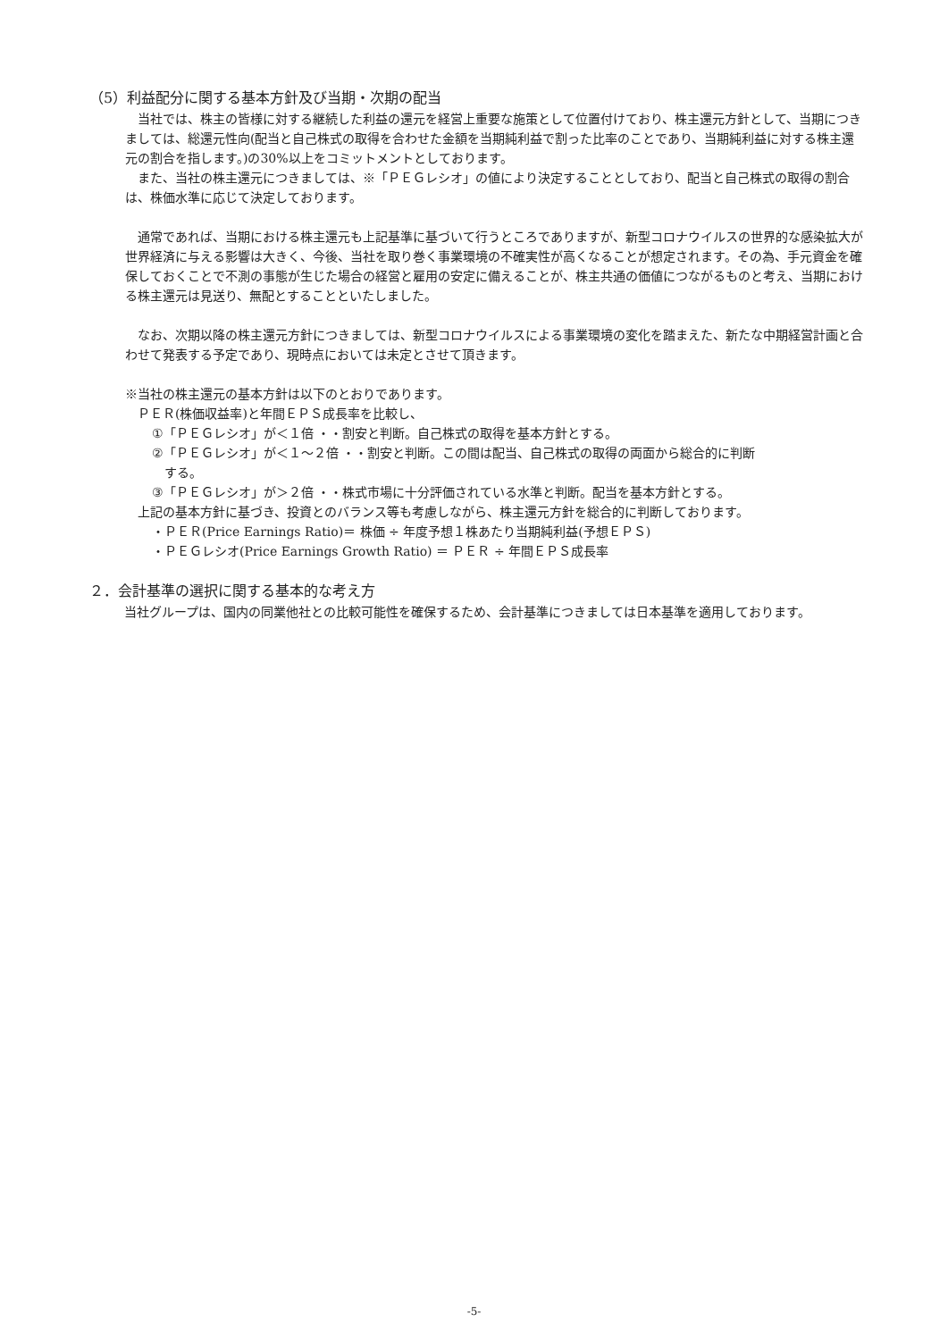（5）利益配分に関する基本方針及び当期・次期の配当
　当社では、株主の皆様に対する継続した利益の還元を経営上重要な施策として位置付けており、株主還元方針として、当期につきましては、総還元性向(配当と自己株式の取得を合わせた金額を当期純利益で割った比率のことであり、当期純利益に対する株主還元の割合を指します。)の30%以上をコミットメントとしております。
　また、当社の株主還元につきましては、※「ＰＥＧレシオ」の値により決定することとしており、配当と自己株式の取得の割合は、株価水準に応じて決定しております。
　通常であれば、当期における株主還元も上記基準に基づいて行うところでありますが、新型コロナウイルスの世界的な感染拡大が世界経済に与える影響は大きく、今後、当社を取り巻く事業環境の不確実性が高くなることが想定されます。その為、手元資金を確保しておくことで不測の事態が生じた場合の経営と雇用の安定に備えることが、株主共通の価値につながるものと考え、当期における株主還元は見送り、無配とすることといたしました。
　なお、次期以降の株主還元方針につきましては、新型コロナウイルスによる事業環境の変化を踏まえた、新たな中期経営計画と合わせて発表する予定であり、現時点においては未定とさせて頂きます。
※当社の株主還元の基本方針は以下のとおりであります。
　ＰＥＲ(株価収益率)と年間ＥＰＳ成長率を比較し、
①「ＰＥＧレシオ」が＜１倍 ・・割安と判断。自己株式の取得を基本方針とする。
②「ＰＥＧレシオ」が＜１～２倍 ・・割安と判断。この間は配当、自己株式の取得の両面から総合的に判断
　する。
③「ＰＥＧレシオ」が＞２倍 ・・株式市場に十分評価されている水準と判断。配当を基本方針とする。
　上記の基本方針に基づき、投資とのバランス等も考慮しながら、株主還元方針を総合的に判断しております。
・ＰＥＲ(Price Earnings Ratio)＝ 株価 ÷ 年度予想１株あたり当期純利益(予想ＥＰＳ)
・ＰＥＧレシオ(Price Earnings Growth Ratio) ＝ ＰＥＲ ÷ 年間ＥＰＳ成長率
２．会計基準の選択に関する基本的な考え方
　当社グループは、国内の同業他社との比較可能性を確保するため、会計基準につきましては日本基準を適用しております。
-5-